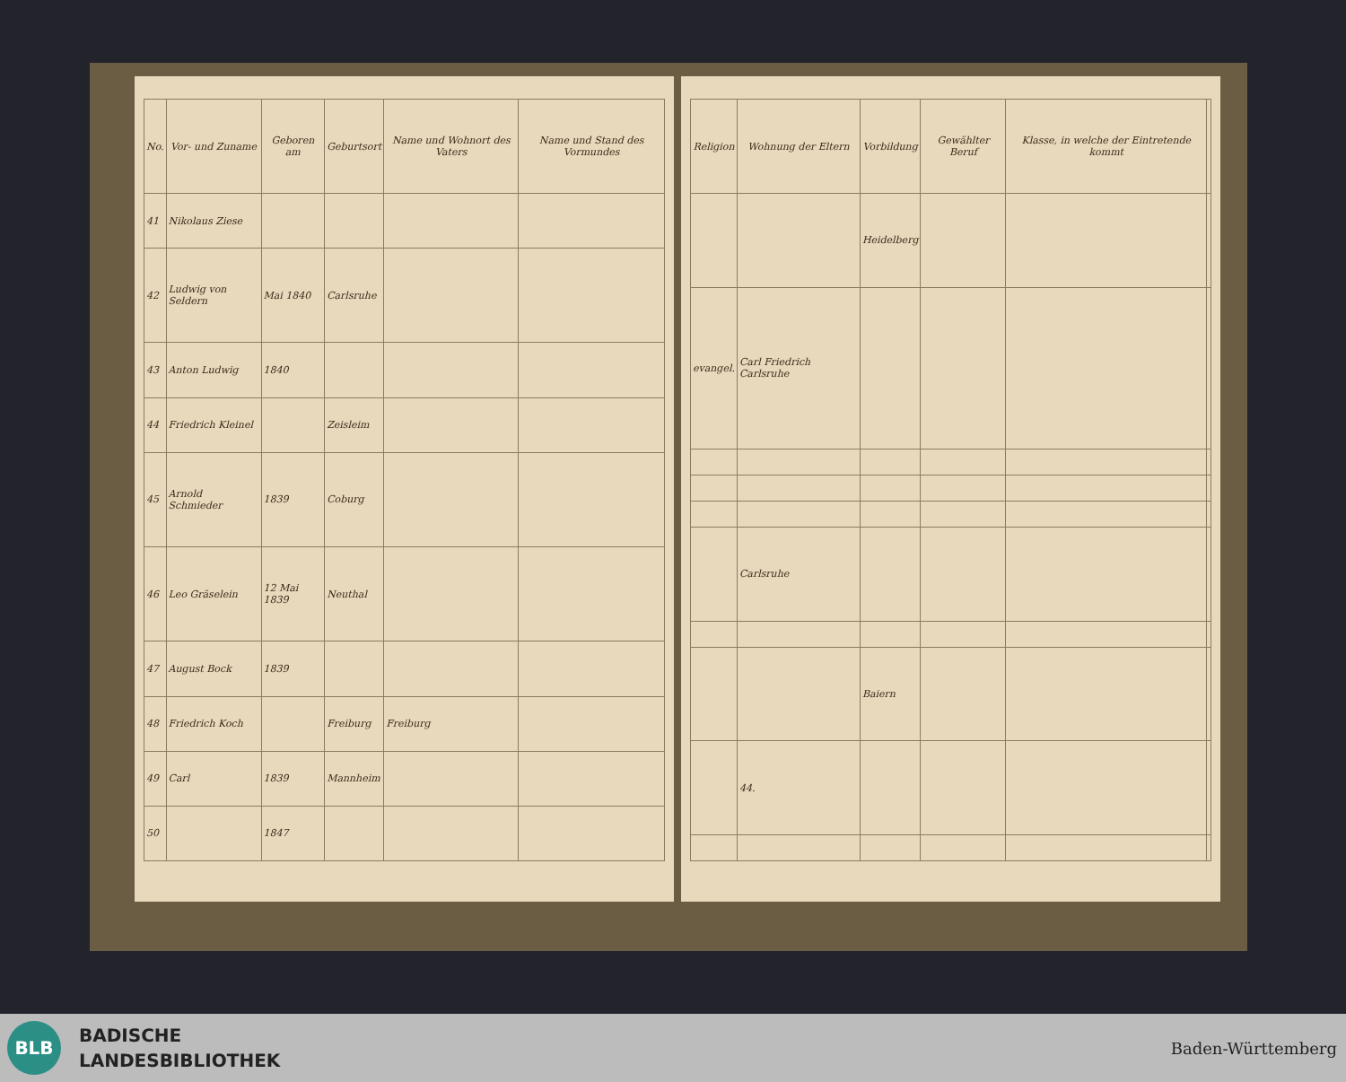| No. | Vor- und Zuname | Geboren am | Geburtsort | Name und Wohnort des Vaters | Name und Stand des Vormundes |
| --- | --- | --- | --- | --- | --- |
| 41 | Nikolaus Ziese | | | | |
| 42 | Ludwig von Seldern | Mai 1840 | Carlsruhe | | |
| 43 | Anton Ludwig | 1840 | | | |
| 44 | Friedrich Kleinel | | Zeisleim | | |
| 45 | Arnold Schmieder | 1839 | Coburg | | |
| 46 | Leo Gräselein | 12 Mai 1839 | Neuthal | | |
| 47 | August Bock | 1839 | | | |
| 48 | Friedrich Koch | | Freiburg | Freiburg | |
| 49 | Carl | 1839 | Mannheim | | |
| 50 | | 1847 | | | |
| Religion | Wohnung der Eltern | Vorbildung | Gewählter Beruf | Klasse, in welche der Eintretende kommt | |
| --- | --- | --- | --- | --- | --- |
| | | Heidelberg | | | |
| evangel. | Carl Friedrich Carlsruhe | | | | |
| | Carlsruhe | | | | |
| | | Baiern | | | |
| | 44. | | | | |
BLB
BADISCHE
LANDESBIBLIOTHEK
Baden-Württemberg